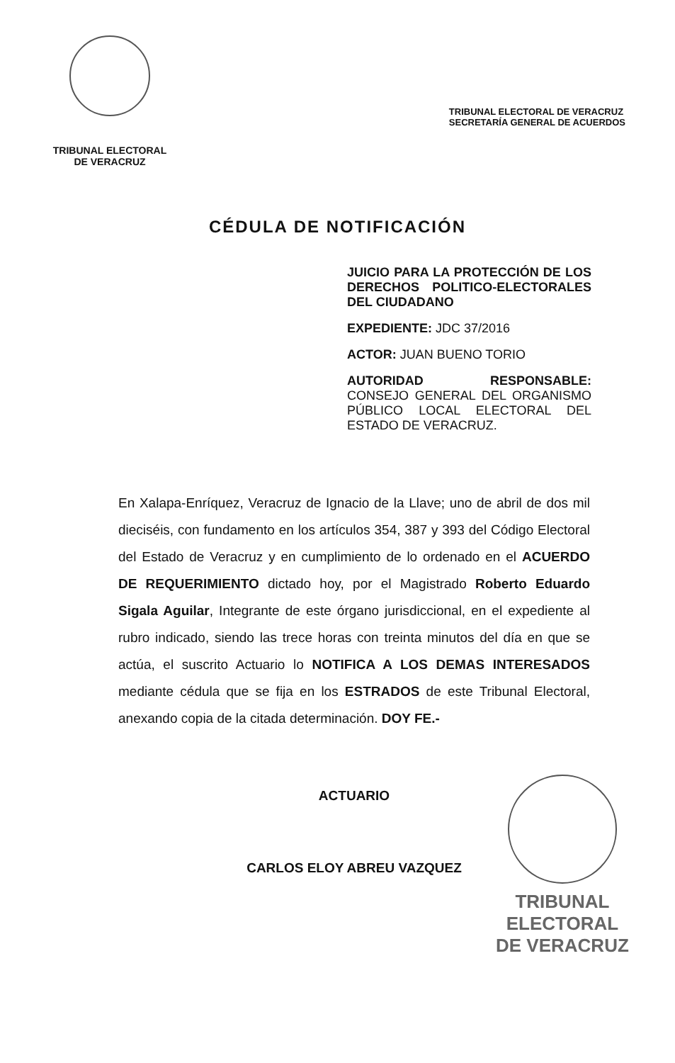TRIBUNAL ELECTORAL
DE VERACRUZ
TRIBUNAL ELECTORAL DE VERACRUZ
SECRETARÍA GENERAL DE ACUERDOS
CÉDULA DE NOTIFICACIÓN
JUICIO PARA LA PROTECCIÓN DE LOS DERECHOS POLITICO-ELECTORALES DEL CIUDADANO
EXPEDIENTE: JDC 37/2016
ACTOR: JUAN BUENO TORIO
AUTORIDAD RESPONSABLE: CONSEJO GENERAL DEL ORGANISMO PÚBLICO LOCAL ELECTORAL DEL ESTADO DE VERACRUZ.
En Xalapa-Enríquez, Veracruz de Ignacio de la Llave; uno de abril de dos mil dieciséis, con fundamento en los artículos 354, 387 y 393 del Código Electoral del Estado de Veracruz y en cumplimiento de lo ordenado en el ACUERDO DE REQUERIMIENTO dictado hoy, por el Magistrado Roberto Eduardo Sigala Aguilar, Integrante de este órgano jurisdiccional, en el expediente al rubro indicado, siendo las trece horas con treinta minutos del día en que se actúa, el suscrito Actuario lo NOTIFICA A LOS DEMAS INTERESADOS mediante cédula que se fija en los ESTRADOS de este Tribunal Electoral, anexando copia de la citada determinación. DOY FE.-
ACTUARIO
CARLOS ELOY ABREU VAZQUEZ
TRIBUNAL
ELECTORAL
DE VERACRUZ